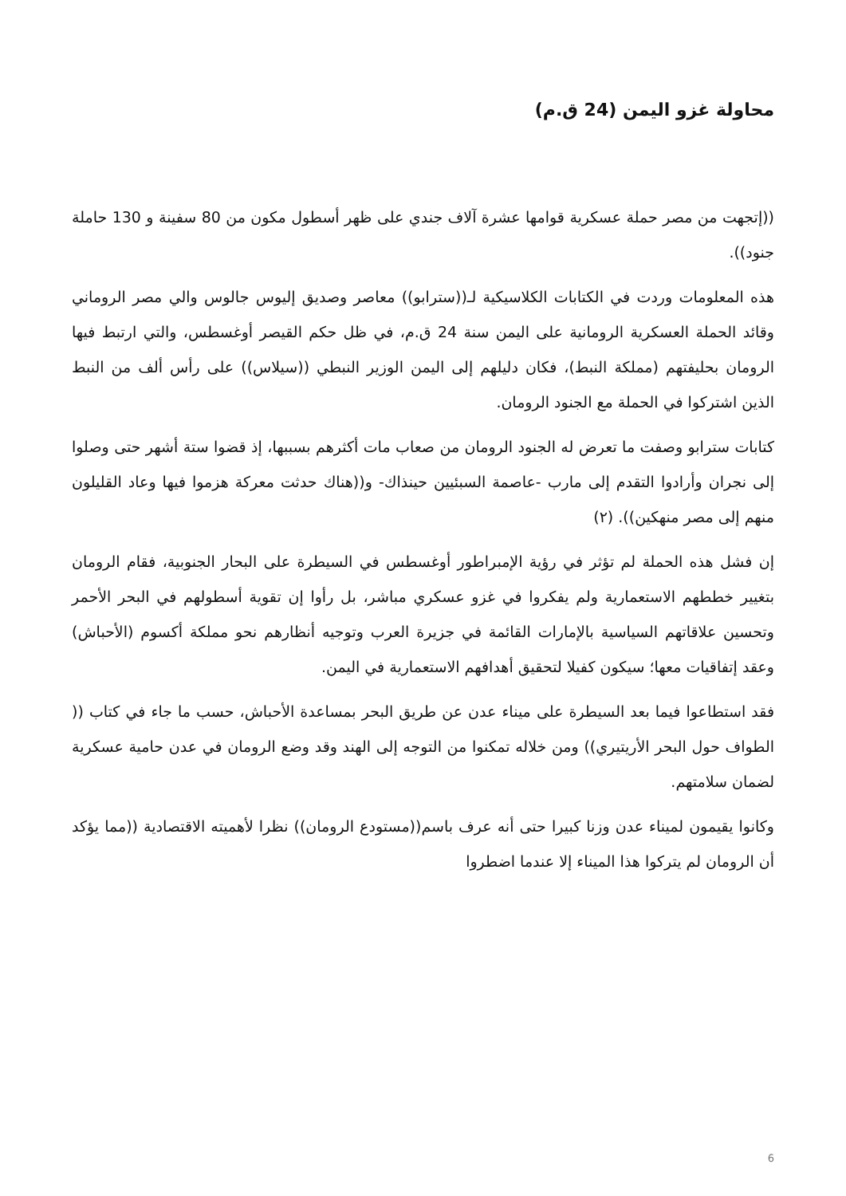محاولة غزو اليمن (24 ق.م)
((إتجهت من مصر حملة عسكرية قوامها عشرة آلاف جندي على ظهر أسطول مكون من 80 سفينة و 130 حاملة جنود)).
هذه المعلومات وردت في الكتابات الكلاسيكية لـ((سترابو)) معاصر وصديق إليوس جالوس والي مصر الروماني وقائد الحملة العسكرية الرومانية على اليمن سنة 24 ق.م، في ظل حكم القيصر أوغسطس، والتي ارتبط فيها الرومان بحليفتهم (مملكة النبط)، فكان دليلهم إلى اليمن الوزير النبطي ((سيلاس)) على رأس ألف من النبط الذين اشتركوا في الحملة مع الجنود الرومان.
كتابات سترابو وصفت ما تعرض له الجنود الرومان من صعاب مات أكثرهم بسببها، إذ قضوا ستة أشهر حتى وصلوا إلى نجران وأرادوا التقدم إلى مارب -عاصمة السبئيين حينذاك- و((هناك حدثت معركة هزموا فيها وعاد القليلون منهم إلى مصر منهكين)). (٢)
إن فشل هذه الحملة لم تؤثر في رؤية الإمبراطور أوغسطس في السيطرة على البحار الجنوبية، فقام الرومان بتغيير خططهم الاستعمارية ولم يفكروا في غزو عسكري مباشر، بل رأوا إن تقوية أسطولهم في البحر الأحمر وتحسين علاقاتهم السياسية بالإمارات القائمة في جزيرة العرب وتوجيه أنظارهم نحو مملكة أكسوم (الأحباش) وعقد إتفاقيات معها؛ سيكون كفيلا لتحقيق أهدافهم الاستعمارية في اليمن.
فقد استطاعوا فيما بعد السيطرة على ميناء عدن عن طريق البحر بمساعدة الأحباش، حسب ما جاء في كتاب (( الطواف حول البحر الأريتيري)) ومن خلاله تمكنوا من التوجه إلى الهند وقد وضع الرومان في عدن حامية عسكرية لضمان سلامتهم.
وكانوا يقيمون لميناء عدن وزنا كبيرا حتى أنه عرف باسم((مستودع الرومان)) نظرا لأهميته الاقتصادية ((مما يؤكد أن الرومان لم يتركوا هذا الميناء إلا عندما اضطروا
6